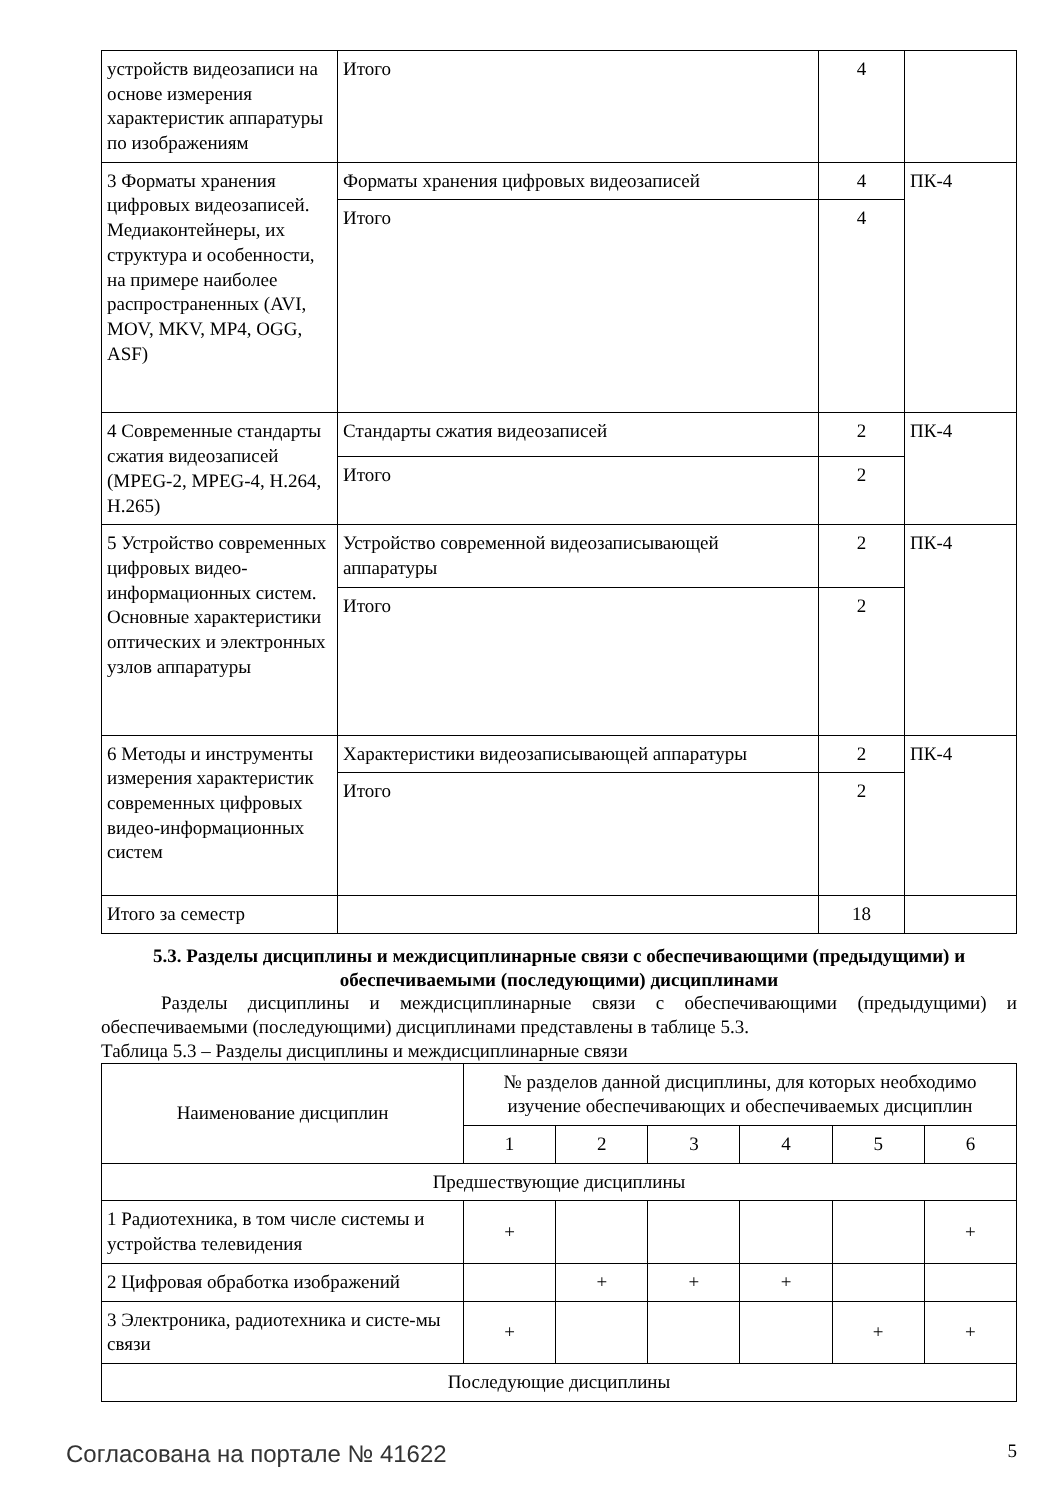| устройств видеозаписи на основе измерения характеристик аппаратуры по изображениям | Итого | 4 | |
| 3 Форматы хранения цифровых видеозаписей. Медиаконтейнеры, их структура и особенности, на примере наиболее распространенных (AVI, MOV, MKV, MP4, OGG, ASF) | Форматы хранения цифровых видеозаписей | 4 | ПК-4 |
| | Итого | 4 | |
| 4 Современные стандарты сжатия видеозаписей (MPEG-2, MPEG-4, H.264, H.265) | Стандарты сжатия видеозаписей | 2 | ПК-4 |
| | Итого | 2 | |
| 5 Устройство современных цифровых видео-информационных систем. Основные характеристики оптических и электронных узлов аппаратуры | Устройство современной видеозаписывающей аппаратуры | 2 | ПК-4 |
| | Итого | 2 | |
| 6 Методы и инструменты измерения характеристик современных цифровых видео-информационных систем | Характеристики видеозаписывающей аппаратуры | 2 | ПК-4 |
| | Итого | 2 | |
| Итого за семестр | | 18 | |
5.3. Разделы дисциплины и междисциплинарные связи с обеспечивающими (предыдущими) и обеспечиваемыми (последующими) дисциплинами
Разделы дисциплины и междисциплинарные связи с обеспечивающими (предыдущими) и обеспечиваемыми (последующими) дисциплинами представлены в таблице 5.3.
Таблица 5.3 – Разделы дисциплины и междисциплинарные связи
| Наименование дисциплин | № разделов данной дисциплины, для которых необходимо изучение обеспечивающих и обеспечиваемых дисциплин | | | | | |
| --- | --- | --- | --- | --- | --- | --- |
| | 1 | 2 | 3 | 4 | 5 | 6 |
| Предшествующие дисциплины | | | | | | |
| 1 Радиотехника, в том числе системы и устройства телевидения | + | | | | | + |
| 2 Цифровая обработка изображений | | + | + | + | | |
| 3 Электроника, радиотехника и систе-мы связи | + | | | | + | + |
| Последующие дисциплины | | | | | | |
Согласована на портале № 41622 5